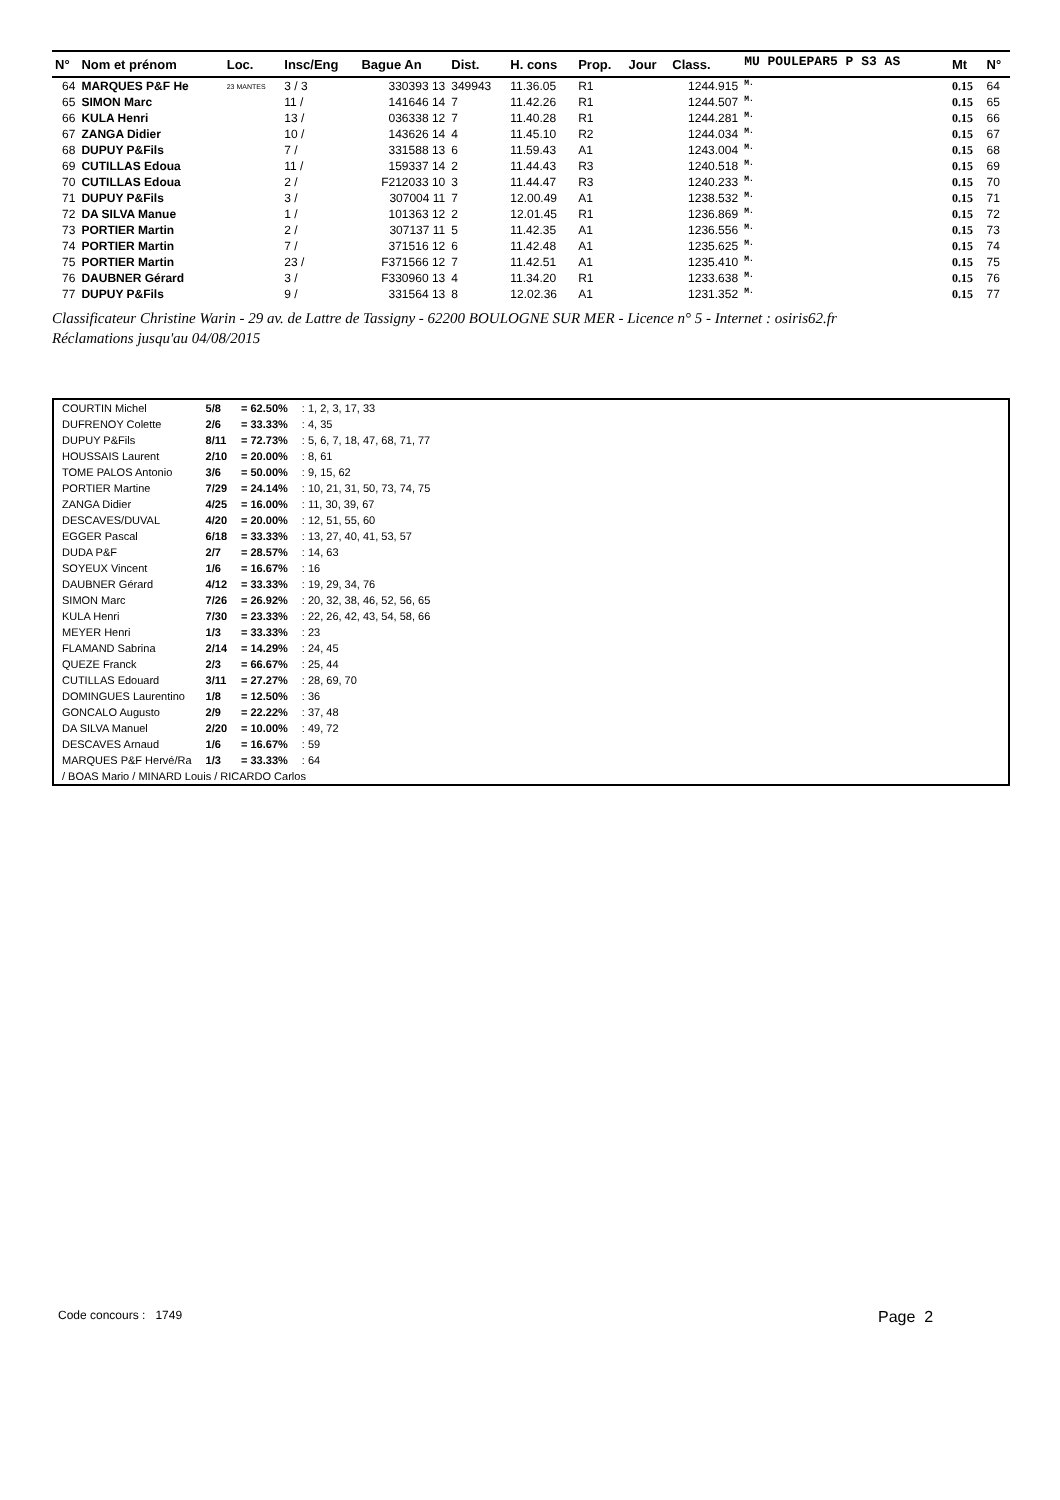| N° | Nom et prénom | Loc. | Insc/Eng | Bague An | Dist. | H. cons | Prop. | Jour | Class. | MU POULEPAR5 P S3 AS | Mt | N° |
| --- | --- | --- | --- | --- | --- | --- | --- | --- | --- | --- | --- | --- |
| 64 | MARQUES P&F He | 23 MANTES | 3 / 3 | 330393 13 | 349943 | 11.36.05 | R1 | | 1244.915 | M. | 0.15 | 64 |
| 65 | SIMON Marc | | 11 / | 141646 14 | 7 | 11.42.26 | R1 | | 1244.507 | M. | 0.15 | 65 |
| 66 | KULA Henri | | 13 / | 036338 12 | 7 | 11.40.28 | R1 | | 1244.281 | M. | 0.15 | 66 |
| 67 | ZANGA Didier | | 10 / | 143626 14 | 4 | 11.45.10 | R2 | | 1244.034 | M. | 0.15 | 67 |
| 68 | DUPUY P&Fils | | 7 / | 331588 13 | 6 | 11.59.43 | A1 | | 1243.004 | M. | 0.15 | 68 |
| 69 | CUTILLAS Edoua | | 11 / | 159337 14 | 2 | 11.44.43 | R3 | | 1240.518 | M. | 0.15 | 69 |
| 70 | CUTILLAS Edoua | | 2 / | F212033 10 | 3 | 11.44.47 | R3 | | 1240.233 | M. | 0.15 | 70 |
| 71 | DUPUY P&Fils | | 3 / | 307004 11 | 7 | 12.00.49 | A1 | | 1238.532 | M. | 0.15 | 71 |
| 72 | DA SILVA Manue | | 1 / | 101363 12 | 2 | 12.01.45 | R1 | | 1236.869 | M. | 0.15 | 72 |
| 73 | PORTIER Martin | | 2 / | 307137 11 | 5 | 11.42.35 | A1 | | 1236.556 | M. | 0.15 | 73 |
| 74 | PORTIER Martin | | 7 / | 371516 12 | 6 | 11.42.48 | A1 | | 1235.625 | M. | 0.15 | 74 |
| 75 | PORTIER Martin | | 23 / | F371566 12 | 7 | 11.42.51 | A1 | | 1235.410 | M. | 0.15 | 75 |
| 76 | DAUBNER Gérard | | 3 / | F330960 13 | 4 | 11.34.20 | R1 | | 1233.638 | M. | 0.15 | 76 |
| 77 | DUPUY P&Fils | | 9 / | 331564 13 | 8 | 12.02.36 | A1 | | 1231.352 | M. | 0.15 | 77 |
Classificateur Christine Warin - 29 av. de Lattre de Tassigny - 62200 BOULOGNE SUR MER - Licence n° 5 - Internet : osiris62.fr
Réclamations jusqu'au 04/08/2015
| COURTIN Michel | 5/8 | = 62.50% | : 1, 2, 3, 17, 33 |
| DUFRENOY Colette | 2/6 | = 33.33% | : 4, 35 |
| DUPUY P&Fils | 8/11 | = 72.73% | : 5, 6, 7, 18, 47, 68, 71, 77 |
| HOUSSAIS Laurent | 2/10 | = 20.00% | : 8, 61 |
| TOME PALOS Antonio | 3/6 | = 50.00% | : 9, 15, 62 |
| PORTIER Martine | 7/29 | = 24.14% | : 10, 21, 31, 50, 73, 74, 75 |
| ZANGA Didier | 4/25 | = 16.00% | : 11, 30, 39, 67 |
| DESCAVES/DUVAL | 4/20 | = 20.00% | : 12, 51, 55, 60 |
| EGGER Pascal | 6/18 | = 33.33% | : 13, 27, 40, 41, 53, 57 |
| DUDA P&F | 2/7 | = 28.57% | : 14, 63 |
| SOYEUX Vincent | 1/6 | = 16.67% | : 16 |
| DAUBNER Gérard | 4/12 | = 33.33% | : 19, 29, 34, 76 |
| SIMON Marc | 7/26 | = 26.92% | : 20, 32, 38, 46, 52, 56, 65 |
| KULA Henri | 7/30 | = 23.33% | : 22, 26, 42, 43, 54, 58, 66 |
| MEYER Henri | 1/3 | = 33.33% | : 23 |
| FLAMAND Sabrina | 2/14 | = 14.29% | : 24, 45 |
| QUEZE Franck | 2/3 | = 66.67% | : 25, 44 |
| CUTILLAS Edouard | 3/11 | = 27.27% | : 28, 69, 70 |
| DOMINGUES Laurentino | 1/8 | = 12.50% | : 36 |
| GONCALO Augusto | 2/9 | = 22.22% | : 37, 48 |
| DA SILVA Manuel | 2/20 | = 10.00% | : 49, 72 |
| DESCAVES Arnaud | 1/6 | = 16.67% | : 59 |
| MARQUES P&F Hervé/Ra | 1/3 | = 33.33% | : 64 |
| / BOAS Mario / MINARD Louis / RICARDO Carlos | | | |
Code concours : 1749 Page 2